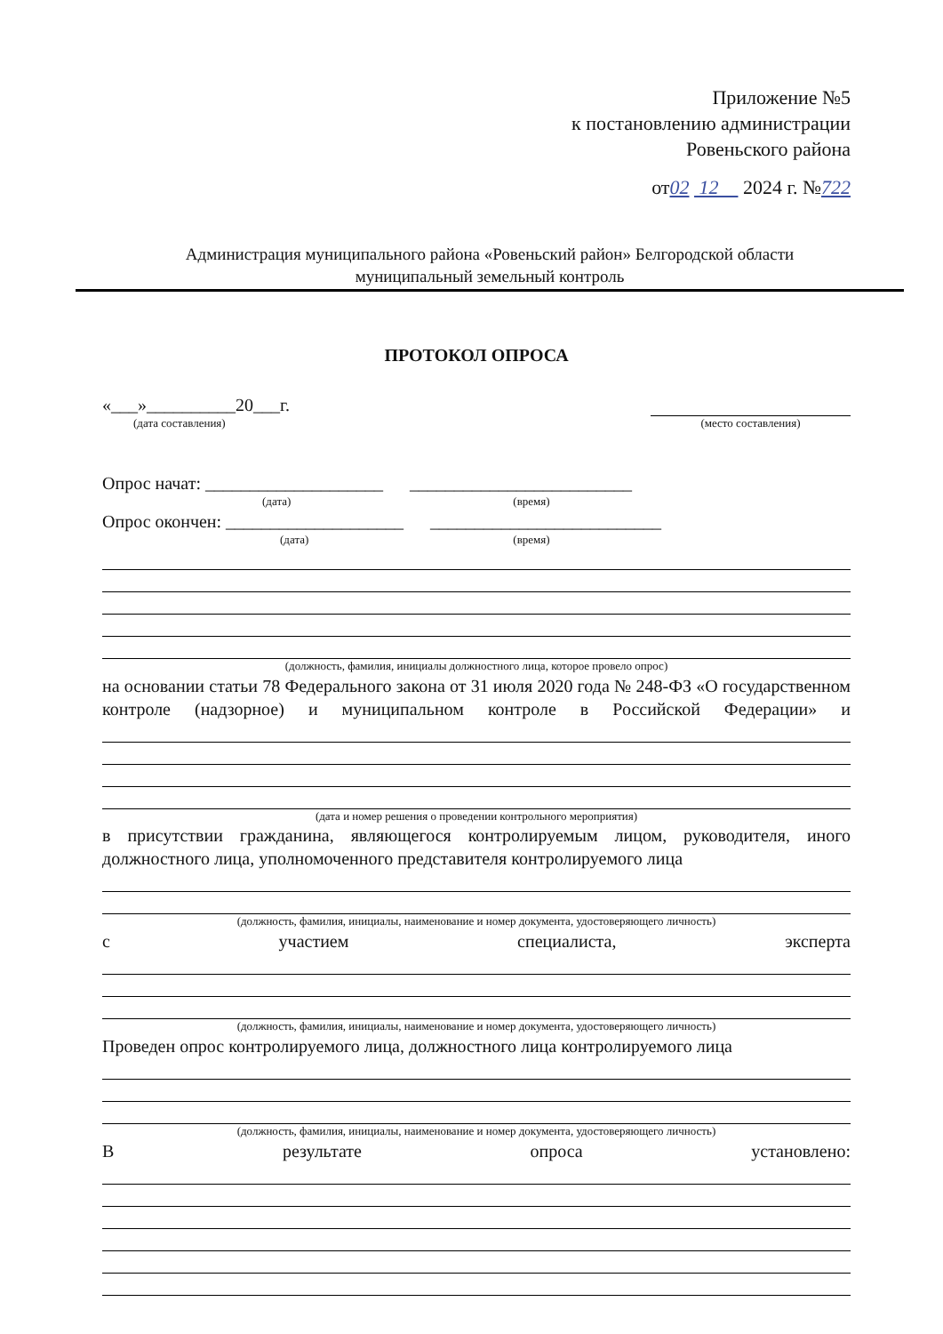Приложение №5
к постановлению администрации
Ровеньского района
от02 12 2024 г. №722
Администрация муниципального района «Ровеньский район» Белгородской области
муниципальный земельный контроль
ПРОТОКОЛ ОПРОСА
«___»__________20___г.
(дата составления)
(место составления)
Опрос начат: ____________________ _________________________
(дата) (время)
Опрос окончен: ____________________ __________________________
(дата) (время)
(должность, фамилия, инициалы должностного лица, которое провело опрос)
на основании статьи 78 Федерального закона от 31 июля 2020 года № 248-ФЗ «О государственном контроле (надзорное) и муниципальном контроле в Российской Федерации» и
(дата и номер решения о проведении контрольного мероприятия)
в присутствии гражданина, являющегося контролируемым лицом, руководителя, иного должностного лица, уполномоченного представителя контролируемого лица
(должность, фамилия, инициалы, наименование и номер документа, удостоверяющего личность)
с участием специалиста, эксперта
(должность, фамилия, инициалы, наименование и номер документа, удостоверяющего личность)
Проведен опрос контролируемого лица, должностного лица контролируемого лица
(должность, фамилия, инициалы, наименование и номер документа, удостоверяющего личность)
В результате опроса установлено: